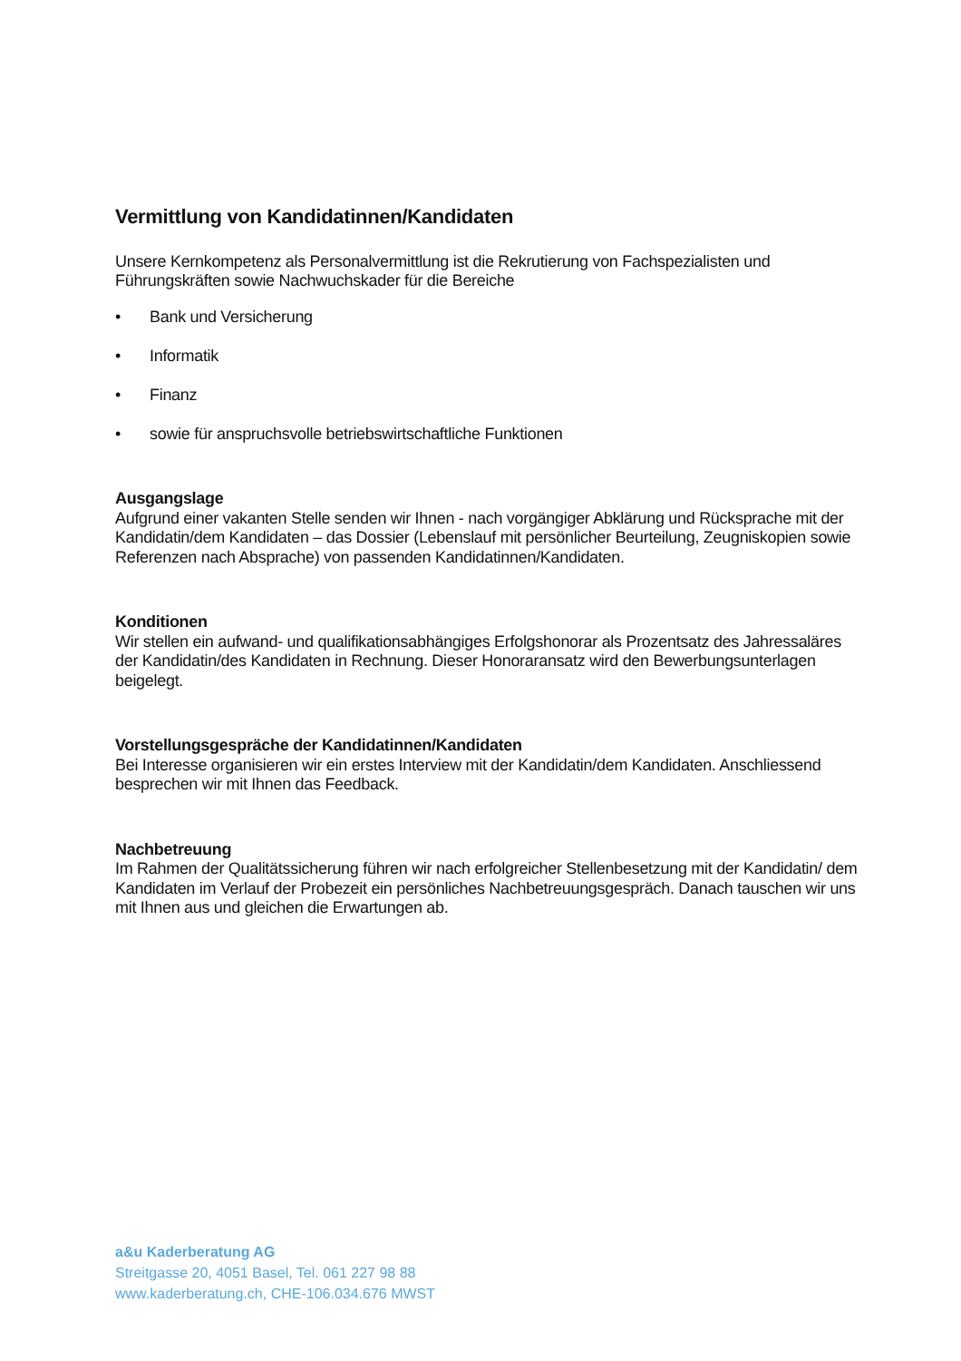Vermittlung von Kandidatinnen/Kandidaten
Unsere Kernkompetenz als Personalvermittlung ist die Rekrutierung von Fachspezialisten und Führungskräften sowie Nachwuchskader für die Bereiche
• Bank und Versicherung
• Informatik
• Finanz
• sowie für anspruchsvolle betriebswirtschaftliche Funktionen
Ausgangslage
Aufgrund einer vakanten Stelle senden wir Ihnen - nach vorgängiger Abklärung und Rücksprache mit der Kandidatin/dem Kandidaten – das Dossier (Lebenslauf mit persönlicher Beurteilung, Zeugniskopien sowie Referenzen nach Absprache) von passenden Kandidatinnen/Kandidaten.
Konditionen
Wir stellen ein aufwand- und qualifikationsabhängiges Erfolgshonorar als Prozentsatz des Jahressaläres der Kandidatin/des Kandidaten in Rechnung. Dieser Honoraransatz wird den Bewerbungsunterlagen beigelegt.
Vorstellungsgespräche der Kandidatinnen/Kandidaten
Bei Interesse organisieren wir ein erstes Interview mit der Kandidatin/dem Kandidaten. Anschliessend besprechen wir mit Ihnen das Feedback.
Nachbetreuung
Im Rahmen der Qualitätssicherung führen wir nach erfolgreicher Stellenbesetzung mit der Kandidatin/ dem Kandidaten im Verlauf der Probezeit ein persönliches Nachbetreuungsgespräch. Danach tauschen wir uns mit Ihnen aus und gleichen die Erwartungen ab.
a&u Kaderberatung AG
Streitgasse 20, 4051 Basel, Tel. 061 227 98 88
www.kaderberatung.ch, CHE-106.034.676 MWST